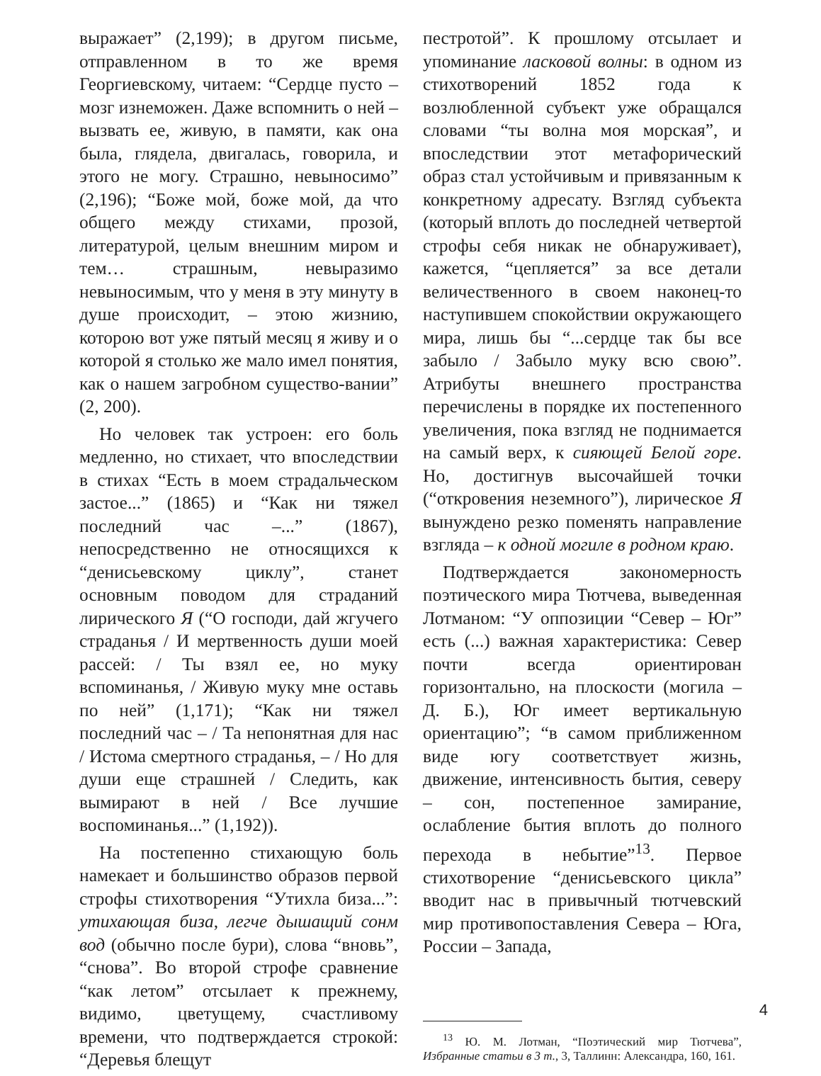выражает” (2,199); в другом письме, отправленном в то же время Георгиевскому, читаем: “Сердце пусто – мозг изнеможен. Даже вспомнить о ней – вызвать ее, живую, в памяти, как она была, глядела, двигалась, говорила, и этого не могу. Страшно, невыносимо” (2,196); “Боже мой, боже мой, да что общего между стихами, прозой, литературой, целым внешним миром и тем… страшным, невыразимо невыносимым, что у меня в эту минуту в душе происходит, – этою жизнию, которою вот уже пятый месяц я живу и о которой я столько же мало имел понятия, как о нашем загробном существо-вании” (2, 200).
Но человек так устроен: его боль медленно, но стихает, что впоследствии в стихах “Есть в моем страдальческом застое...” (1865) и “Как ни тяжел последний час –...” (1867), непосредственно не относящихся к “денисьевскому циклу”, станет основным поводом для страданий лирического Я (“О господи, дай жгучего страданья / И мертвенность души моей рассей: / Ты взял ее, но муку вспоминанья, / Живую муку мне оставь по ней” (1,171); “Как ни тяжел последний час – / Та непонятная для нас / Истома смертного страданья, – / Но для души еще страшней / Следить, как вымирают в ней / Все лучшие воспоминанья...” (1,192)).
На постепенно стихающую боль намекает и большинство образов первой строфы стихотворения “Утихла биза...”: утихающая биза, легче дышащий сонм вод (обычно после бури), слова “вновь”, “снова”. Во второй строфе сравнение “как летом” отсылает к прежнему, видимо, цветущему, счастливому времени, что подтверждается строкой: “Деревья блещут
пестротой”. К прошлому отсылает и упоминание ласковой волны: в одном из стихотворений 1852 года к возлюбленной субъект уже обращался словами “ты волна моя морская”, и впоследствии этот метафорический образ стал устойчивым и привязанным к конкретному адресату. Взгляд субъекта (который вплоть до последней четвертой строфы себя никак не обнаруживает), кажется, “цепляется” за все детали величественного в своем наконец-то наступившем спокойствии окружающего мира, лишь бы “...сердце так бы все забыло / Забыло муку всю свою”. Атрибуты внешнего пространства перечислены в порядке их постепенного увеличения, пока взгляд не поднимается на самый верх, к сияющей Белой горе. Но, достигнув высочайшей точки (“откровения неземного”), лирическое Я вынуждено резко поменять направление взгляда – к одной могиле в родном краю.
Подтверждается закономерность поэтического мира Тютчева, выведенная Лотманом: “У оппозиции “Север – Юг” есть (...) важная характеристика: Север почти всегда ориентирован горизонтально, на плоскости (могила – Д. Б.), Юг имеет вертикальную ориентацию”; “в самом приближенном виде югу соответствует жизнь, движение, интенсивность бытия, северу – сон, постепенное замирание, ослабление бытия вплоть до полного перехода в небытие”<sup>13</sup>. Первое стихотворение “денисьевского цикла” вводит нас в привычный тютчевский мир противопоставления Севера – Юга, России – Запада,
<sup>13</sup> Ю. М. Лотман, “Поэтический мир Тютчева”, Избранные статьи в 3 т., 3, Таллинн: Александра, 160, 161.
4